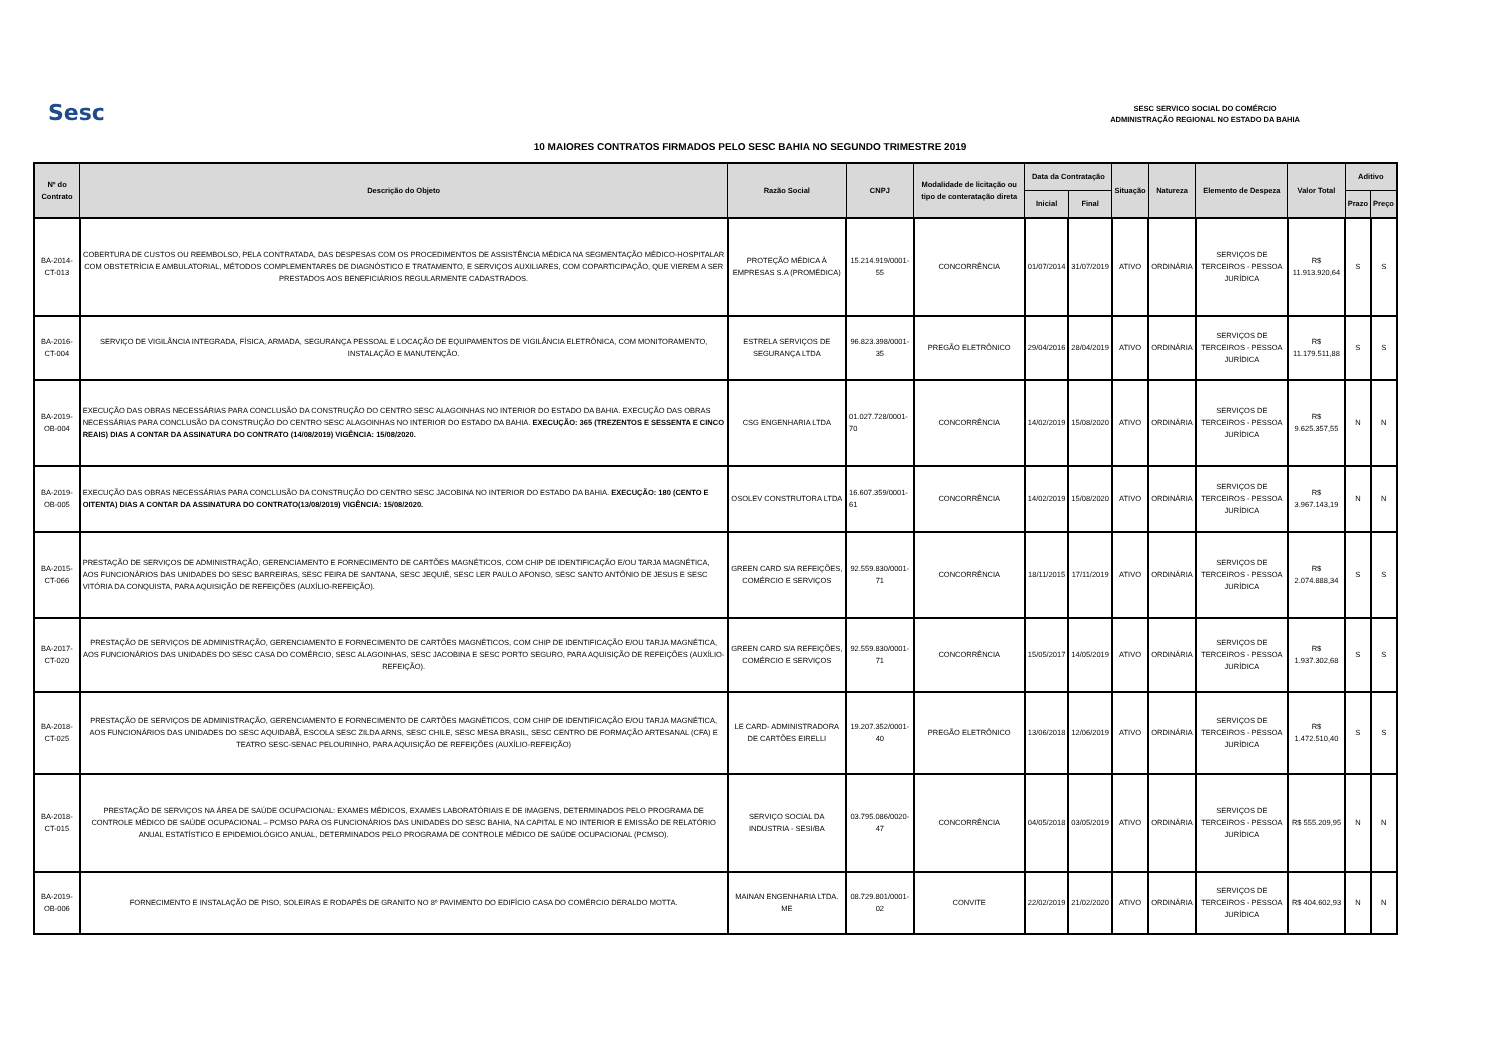Sesc
SESC SERVICO SOCIAL DO COMÉRCIO
ADMINISTRAÇÃO REGIONAL NO ESTADO DA BAHIA
10 MAIORES CONTRATOS FIRMADOS PELO SESC BAHIA NO SEGUNDO TRIMESTRE 2019
| Nº do Contrato | Descrição do Objeto | Razão Social | CNPJ | Modalidade de licitação ou tipo de conteratação direta | Data da Contratação | | Situação | Natureza | Elemento de Despeza | Valor Total | Aditivo | |
| --- | --- | --- | --- | --- | --- | --- | --- | --- | --- | --- | --- | --- |
| | | | | | Inicial | Final | | | | | Prazo | Preço |
| BA-2014-CT-013 | COBERTURA DE CUSTOS OU REEMBOLSO, PELA CONTRATADA, DAS DESPESAS COM OS PROCEDIMENTOS DE ASSISTÊNCIA MÉDICA NA SEGMENTAÇÃO MÉDICO-HOSPITALAR COM OBSTETRÍCIA E AMBULATORIAL, MÉTODOS COMPLEMENTARES DE DIAGNÓSTICO E TRATAMENTO, E SERVIÇOS AUXILIARES, COM COPARTICIPAÇÃO, QUE VIEREM A SER PRESTADOS AOS BENEFICIÁRIOS REGULARMENTE CADASTRADOS. | PROTEÇÃO MÉDICA À EMPRESAS S.A (PROMÉDICA) | 15.214.919/0001-55 | CONCORRÊNCIA | 01/07/2014 | 31/07/2019 | ATIVO | ORDINÁRIA | SERVIÇOS DE TERCEIROS - PESSOA JURÍDICA | R$ 11.913.920,64 | S | S |
| BA-2016-CT-004 | SERVIÇO DE VIGILÂNCIA INTEGRADA, FÍSICA, ARMADA, SEGURANÇA PESSOAL E LOCAÇÃO DE EQUIPAMENTOS DE VIGILÂNCIA ELETRÔNICA, COM MONITORAMENTO, INSTALAÇÃO E MANUTENÇÃO. | ESTRELA SERVIÇOS DE SEGURANÇA LTDA | 96.823.398/0001-35 | PREGÃO ELETRÔNICO | 29/04/2016 | 28/04/2019 | ATIVO | ORDINÁRIA | SERVIÇOS DE TERCEIROS - PESSOA JURÍDICA | R$ 11.179.511,88 | S | S |
| BA-2019-OB-004 | EXECUÇÃO DAS OBRAS NECESSÁRIAS PARA CONCLUSÃO DA CONSTRUÇÃO DO CENTRO SESC ALAGOINHAS NO INTERIOR DO ESTADO DA BAHIA. EXECUÇÃO DAS OBRAS NECESSÁRIAS PARA CONCLUSÃO DA CONSTRUÇÃO DO CENTRO SESC ALAGOINHAS NO INTERIOR DO ESTADO DA BAHIA. EXECUÇÃO: 365 (TREZENTOS E SESSENTA E CINCO REAIS) DIAS A CONTAR DA ASSINATURA DO CONTRATO (14/08/2019) VIGÊNCIA: 15/08/2020. | CSG ENGENHARIA LTDA | 01.027.728/0001-70 | CONCORRÊNCIA | 14/02/2019 | 15/08/2020 | ATIVO | ORDINÁRIA | SERVIÇOS DE TERCEIROS - PESSOA JURÍDICA | R$ 9.625.357,55 | N | N |
| BA-2019-OB-005 | EXECUÇÃO DAS OBRAS NECESSÁRIAS PARA CONCLUSÃO DA CONSTRUÇÃO DO CENTRO SESC JACOBINA NO INTERIOR DO ESTADO DA BAHIA. EXECUÇÃO: 180 (CENTO E OITENTA) DIAS A CONTAR DA ASSINATURA DO CONTRATO(13/08/2019) VIGÊNCIA: 15/08/2020. | OSOLEV CONSTRUTORA LTDA | 16.607.359/0001-61 | CONCORRÊNCIA | 14/02/2019 | 15/08/2020 | ATIVO | ORDINÁRIA | SERVIÇOS DE TERCEIROS - PESSOA JURÍDICA | R$ 3.967.143,19 | N | N |
| BA-2015-CT-066 | PRESTAÇÃO DE SERVIÇOS DE ADMINISTRAÇÃO, GERENCIAMENTO E FORNECIMENTO DE CARTÕES MAGNÉTICOS, COM CHIP DE IDENTIFICAÇÃO E/OU TARJA MAGNÉTICA, AOS FUNCIONÁRIOS DAS UNIDADES DO SESC BARREIRAS, SESC FEIRA DE SANTANA, SESC JEQUIÉ, SESC LER PAULO AFONSO, SESC SANTO ANTÔNIO DE JESUS E SESC VITÓRIA DA CONQUISTA, PARA AQUISIÇÃO DE REFEIÇÕES (AUXÍLIO-REFEIÇÃO). | GREEN CARD S/A REFEIÇÕES, COMÉRCIO E SERVIÇOS | 92.559.830/0001-71 | CONCORRÊNCIA | 18/11/2015 | 17/11/2019 | ATIVO | ORDINÁRIA | SERVIÇOS DE TERCEIROS - PESSOA JURÍDICA | R$ 2.074.888,34 | S | S |
| BA-2017-CT-020 | PRESTAÇÃO DE SERVIÇOS DE ADMINISTRAÇÃO, GERENCIAMENTO E FORNECIMENTO DE CARTÕES MAGNÉTICOS, COM CHIP DE IDENTIFICAÇÃO E/OU TARJA MAGNÉTICA, AOS FUNCIONÁRIOS DAS UNIDADES DO SESC CASA DO COMÉRCIO, SESC ALAGOINHAS, SESC JACOBINA E SESC PORTO SEGURO, PARA AQUISIÇÃO DE REFEIÇÕES (AUXÍLIO-REFEIÇÃO). | GREEN CARD S/A REFEIÇÕES, COMÉRCIO E SERVIÇOS | 92.559.830/0001-71 | CONCORRÊNCIA | 15/05/2017 | 14/05/2019 | ATIVO | ORDINÁRIA | SERVIÇOS DE TERCEIROS - PESSOA JURÍDICA | R$ 1.937.302,68 | S | S |
| BA-2018-CT-025 | PRESTAÇÃO DE SERVIÇOS DE ADMINISTRAÇÃO, GERENCIAMENTO E FORNECIMENTO DE CARTÕES MAGNÉTICOS, COM CHIP DE IDENTIFICAÇÃO E/OU TARJA MAGNÉTICA, AOS FUNCIONÁRIOS DAS UNIDADES DO SESC AQUIDABÃ, ESCOLA SESC ZILDA ARNS, SESC CHILE, SESC MESA BRASIL, SESC CENTRO DE FORMAÇÃO ARTESANAL (CFA) E TEATRO SESC-SENAC PELOURINHO, PARA AQUISIÇÃO DE REFEIÇÕES (AUXÍLIO-REFEIÇÃO) | LE CARD- ADMINISTRADORA DE CARTÕES EIRELLI | 19.207.352/0001-40 | PREGÃO ELETRÔNICO | 13/06/2018 | 12/06/2019 | ATIVO | ORDINÁRIA | SERVIÇOS DE TERCEIROS - PESSOA JURÍDICA | R$ 1.472.510,40 | S | S |
| BA-2018-CT-015 | PRESTAÇÃO DE SERVIÇOS NA ÁREA DE SAÚDE OCUPACIONAL: EXAMES MÉDICOS, EXAMES LABORATÓRIAIS E DE IMAGENS, DETERMINADOS PELO PROGRAMA DE CONTROLE MÉDICO DE SAÚDE OCUPACIONAL – PCMSO PARA OS FUNCIONÁRIOS DAS UNIDADES DO SESC BAHIA, NA CAPITAL E NO INTERIOR E EMISSÃO DE RELATÓRIO ANUAL ESTATÍSTICO E EPIDEMIOLÓGICO ANUAL, DETERMINADOS PELO PROGRAMA DE CONTROLE MÉDICO DE SAÚDE OCUPACIONAL (PCMSO). | SERVIÇO SOCIAL DA INDUSTRIA - SESI/BA | 03.795.086/0020-47 | CONCORRÊNCIA | 04/05/2018 | 03/05/2019 | ATIVO | ORDINÁRIA | SERVIÇOS DE TERCEIROS - PESSOA JURÍDICA | R$ 555.209,95 | N | N |
| BA-2019-OB-006 | FORNECIMENTO E INSTALAÇÃO DE PISO, SOLEIRAS E RODAPÉS DE GRANITO NO 8º PAVIMENTO DO EDIFÍCIO CASA DO COMÉRCIO DERALDO MOTTA. | MAINAN ENGENHARIA LTDA. ME | 08.729.801/0001-02 | CONVITE | 22/02/2019 | 21/02/2020 | ATIVO | ORDINÁRIA | SERVIÇOS DE TERCEIROS - PESSOA JURÍDICA | R$ 404.602,93 | N | N |